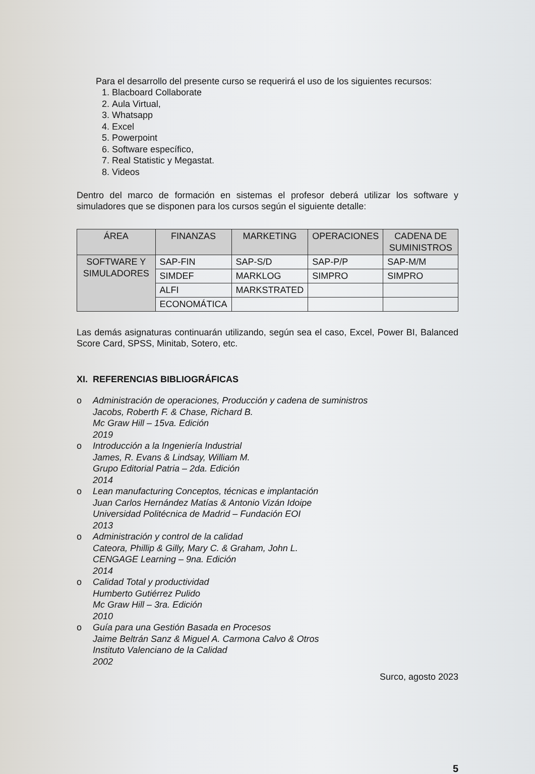Para el desarrollo del presente curso se requerirá el uso de los siguientes recursos:
1. Blacboard Collaborate
2. Aula Virtual,
3. Whatsapp
4. Excel
5. Powerpoint
6. Software específico,
7. Real Statistic y Megastat.
8. Videos
Dentro del marco de formación en sistemas el profesor deberá utilizar los software y simuladores que se disponen para los cursos según el siguiente detalle:
| ÁREA | FINANZAS | MARKETING | OPERACIONES | CADENA DE SUMINISTROS |
| --- | --- | --- | --- | --- |
| SOFTWARE Y SIMULADORES | SAP-FIN | SAP-S/D | SAP-P/P | SAP-M/M |
| | SIMDEF | MARKLOG | SIMPRO | SIMPRO |
| | ALFI | MARKSTRATED | | |
| | ECONOMÁTICA | | | |
Las demás asignaturas continuarán utilizando, según sea el caso, Excel, Power BI, Balanced Score Card, SPSS, Minitab, Sotero, etc.
XI. REFERENCIAS BIBLIOGRÁFICAS
o Administración de operaciones, Producción y cadena de suministros
Jacobs, Roberth F. & Chase, Richard B.
Mc Graw Hill – 15va. Edición
2019
o Introducción a la Ingeniería Industrial
James, R. Evans & Lindsay, William M.
Grupo Editorial Patria – 2da. Edición
2014
o Lean manufacturing Conceptos, técnicas e implantación
Juan Carlos Hernández Matías & Antonio Vizán Idoipe
Universidad Politécnica de Madrid – Fundación EOI
2013
o Administración y control de la calidad
Cateora, Phillip & Gilly, Mary C. & Graham, John L.
CENGAGE Learning – 9na. Edición
2014
o Calidad Total y productividad
Humberto Gutiérrez Pulido
Mc Graw Hill – 3ra. Edición
2010
o Guía para una Gestión Basada en Procesos
Jaime Beltrán Sanz & Miguel A. Carmona Calvo & Otros
Instituto Valenciano de la Calidad
2002
Surco, agosto 2023
5